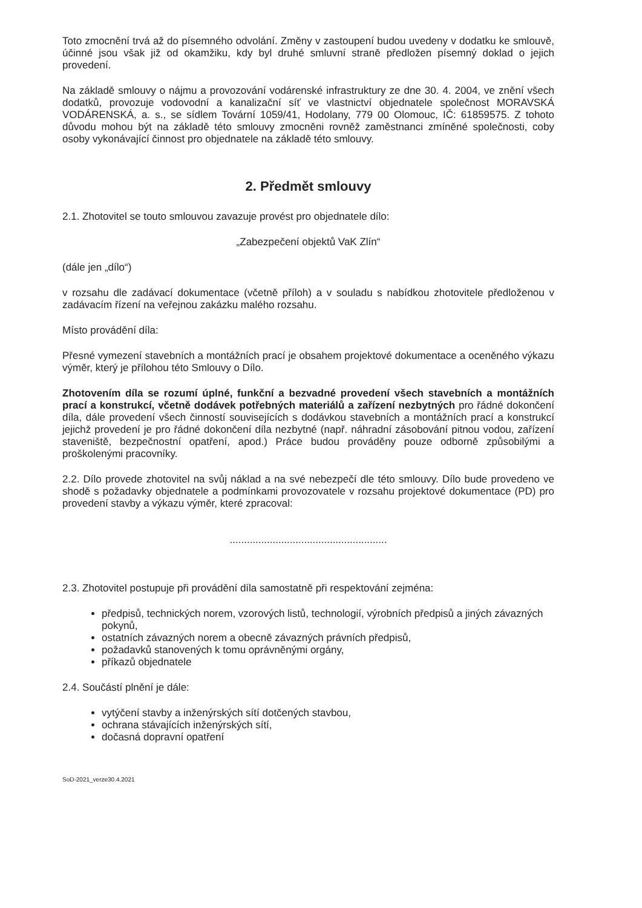Toto zmocnění trvá až do písemného odvolání. Změny v zastoupení budou uvedeny v dodatku ke smlouvě, účinné jsou však již od okamžiku, kdy byl druhé smluvní straně předložen písemný doklad o jejich provedení.
Na základě smlouvy o nájmu a provozování vodárenské infrastruktury ze dne 30. 4. 2004, ve znění všech dodatků, provozuje vodovodní a kanalizační síť ve vlastnictví objednatele společnost MORAVSKÁ VODÁRENSKÁ, a. s., se sídlem Tovární 1059/41, Hodolany, 779 00 Olomouc, IČ: 61859575. Z tohoto důvodu mohou být na základě této smlouvy zmocněni rovněž zaměstnanci zmíněné společnosti, coby osoby vykonávající činnost pro objednatele na základě této smlouvy.
2. Předmět smlouvy
2.1. Zhotovitel se touto smlouvou zavazuje provést pro objednatele dílo:
„Zabezpečení objektů VaK Zlín“
(dále jen „dílo“)
v rozsahu dle zadávací dokumentace (včetně příloh) a v souladu s nabídkou zhotovitele předloženou v zadávacím řízení na veřejnou zakázku malého rozsahu.
Místo provádění díla:
Přesné vymezení stavebních a montážních prací je obsahem projektové dokumentace a oceněného výkazu výměr, který je přílohou této Smlouvy o Dílo.
Zhotovením díla se rozumí úplné, funkční a bezvadné provedení všech stavebních a montážních prací a konstrukcí, včetně dodávek potřebných materiálů a zařízení nezbytných pro řádné dokončení díla, dále provedení všech činností souvisejících s dodávkou stavebních a montážních prací a konstrukcí jejichž provedení je pro řádné dokončení díla nezbytné (např. náhradní zásobování pitnou vodou, zařízení staveniště, bezpečnostní opatření, apod.) Práce budou prováděny pouze odborně způsobilými a proškolenými pracovníky.
2.2. Dílo provede zhotovitel na svůj náklad a na své nebezpečí dle této smlouvy. Dílo bude provedeno ve shodě s požadavky objednatele a podmínkami provozovatele v rozsahu projektové dokumentace (PD) pro provedení stavby a výkazu výměr, které zpracoval:
.......................................................
2.3. Zhotovitel postupuje při provádění díla samostatně při respektování zejména:
předpisů, technických norem, vzorových listů, technologií, výrobních předpisů a jiných závazných pokynů,
ostatních závazných norem a obecně závazných právních předpisů,
požadavků stanovených k tomu oprávněnými orgány,
příkazů objednatele
2.4. Součástí plnění je dále:
vytýčení stavby a inženýrských sítí dotčených stavbou,
ochrana stávajících inženýrských sítí,
dočasná dopravní opatření
SoD-2021_verze30.4.2021